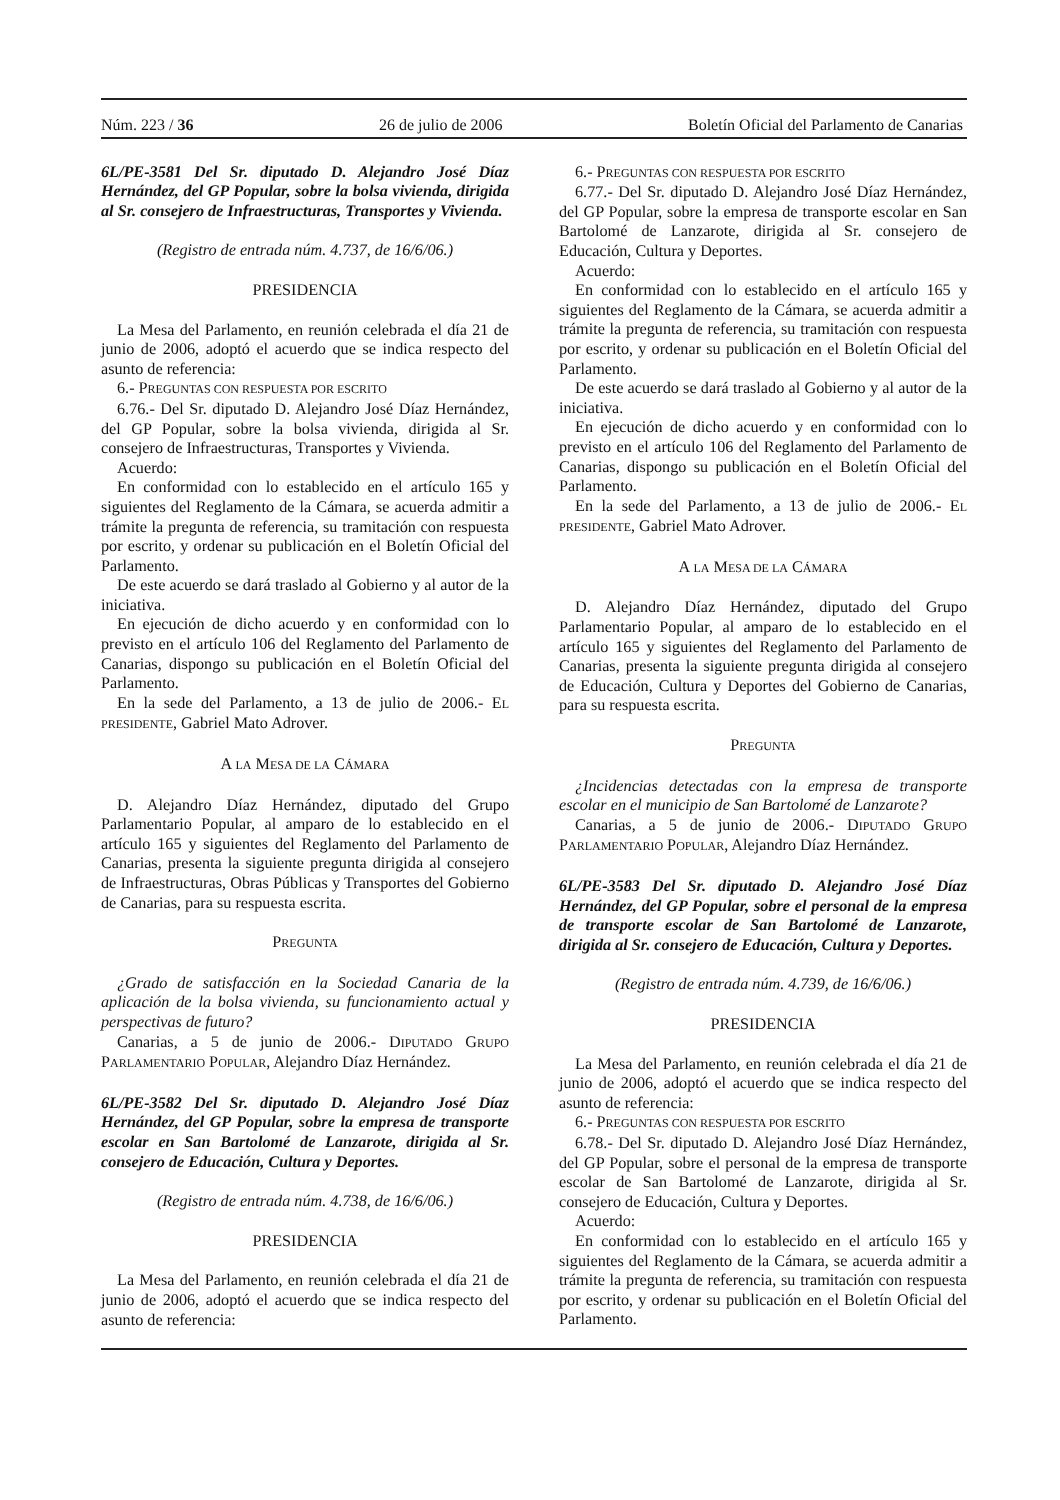Núm. 223 / 36 26 de julio de 2006 Boletín Oficial del Parlamento de Canarias
6L/PE-3581 Del Sr. diputado D. Alejandro José Díaz Hernández, del GP Popular, sobre la bolsa vivienda, dirigida al Sr. consejero de Infraestructuras, Transportes y Vivienda.
(Registro de entrada núm. 4.737, de 16/6/06.)
PRESIDENCIA
La Mesa del Parlamento, en reunión celebrada el día 21 de junio de 2006, adoptó el acuerdo que se indica respecto del asunto de referencia:
6.- PREGUNTAS CON RESPUESTA POR ESCRITO
6.76.- Del Sr. diputado D. Alejandro José Díaz Hernández, del GP Popular, sobre la bolsa vivienda, dirigida al Sr. consejero de Infraestructuras, Transportes y Vivienda.
Acuerdo:
En conformidad con lo establecido en el artículo 165 y siguientes del Reglamento de la Cámara, se acuerda admitir a trámite la pregunta de referencia, su tramitación con respuesta por escrito, y ordenar su publicación en el Boletín Oficial del Parlamento.
De este acuerdo se dará traslado al Gobierno y al autor de la iniciativa.
En ejecución de dicho acuerdo y en conformidad con lo previsto en el artículo 106 del Reglamento del Parlamento de Canarias, dispongo su publicación en el Boletín Oficial del Parlamento.
En la sede del Parlamento, a 13 de julio de 2006.- EL PRESIDENTE, Gabriel Mato Adrover.
A LA MESA DE LA CÁMARA
D. Alejandro Díaz Hernández, diputado del Grupo Parlamentario Popular, al amparo de lo establecido en el artículo 165 y siguientes del Reglamento del Parlamento de Canarias, presenta la siguiente pregunta dirigida al consejero de Infraestructuras, Obras Públicas y Transportes del Gobierno de Canarias, para su respuesta escrita.
PREGUNTA
¿Grado de satisfacción en la Sociedad Canaria de la aplicación de la bolsa vivienda, su funcionamiento actual y perspectivas de futuro?
Canarias, a 5 de junio de 2006.- DIPUTADO GRUPO PARLAMENTARIO POPULAR, Alejandro Díaz Hernández.
6L/PE-3582 Del Sr. diputado D. Alejandro José Díaz Hernández, del GP Popular, sobre la empresa de transporte escolar en San Bartolomé de Lanzarote, dirigida al Sr. consejero de Educación, Cultura y Deportes.
(Registro de entrada núm. 4.738, de 16/6/06.)
PRESIDENCIA
La Mesa del Parlamento, en reunión celebrada el día 21 de junio de 2006, adoptó el acuerdo que se indica respecto del asunto de referencia:
6.- PREGUNTAS CON RESPUESTA POR ESCRITO
6.77.- Del Sr. diputado D. Alejandro José Díaz Hernández, del GP Popular, sobre la empresa de transporte escolar en San Bartolomé de Lanzarote, dirigida al Sr. consejero de Educación, Cultura y Deportes.
Acuerdo:
En conformidad con lo establecido en el artículo 165 y siguientes del Reglamento de la Cámara, se acuerda admitir a trámite la pregunta de referencia, su tramitación con respuesta por escrito, y ordenar su publicación en el Boletín Oficial del Parlamento.
De este acuerdo se dará traslado al Gobierno y al autor de la iniciativa.
En ejecución de dicho acuerdo y en conformidad con lo previsto en el artículo 106 del Reglamento del Parlamento de Canarias, dispongo su publicación en el Boletín Oficial del Parlamento.
En la sede del Parlamento, a 13 de julio de 2006.- EL PRESIDENTE, Gabriel Mato Adrover.
A LA MESA DE LA CÁMARA
D. Alejandro Díaz Hernández, diputado del Grupo Parlamentario Popular, al amparo de lo establecido en el artículo 165 y siguientes del Reglamento del Parlamento de Canarias, presenta la siguiente pregunta dirigida al consejero de Educación, Cultura y Deportes del Gobierno de Canarias, para su respuesta escrita.
PREGUNTA
¿Incidencias detectadas con la empresa de transporte escolar en el municipio de San Bartolomé de Lanzarote?
Canarias, a 5 de junio de 2006.- DIPUTADO GRUPO PARLAMENTARIO POPULAR, Alejandro Díaz Hernández.
6L/PE-3583 Del Sr. diputado D. Alejandro José Díaz Hernández, del GP Popular, sobre el personal de la empresa de transporte escolar de San Bartolomé de Lanzarote, dirigida al Sr. consejero de Educación, Cultura y Deportes.
(Registro de entrada núm. 4.739, de 16/6/06.)
PRESIDENCIA
La Mesa del Parlamento, en reunión celebrada el día 21 de junio de 2006, adoptó el acuerdo que se indica respecto del asunto de referencia:
6.- PREGUNTAS CON RESPUESTA POR ESCRITO
6.78.- Del Sr. diputado D. Alejandro José Díaz Hernández, del GP Popular, sobre el personal de la empresa de transporte escolar de San Bartolomé de Lanzarote, dirigida al Sr. consejero de Educación, Cultura y Deportes.
Acuerdo:
En conformidad con lo establecido en el artículo 165 y siguientes del Reglamento de la Cámara, se acuerda admitir a trámite la pregunta de referencia, su tramitación con respuesta por escrito, y ordenar su publicación en el Boletín Oficial del Parlamento.